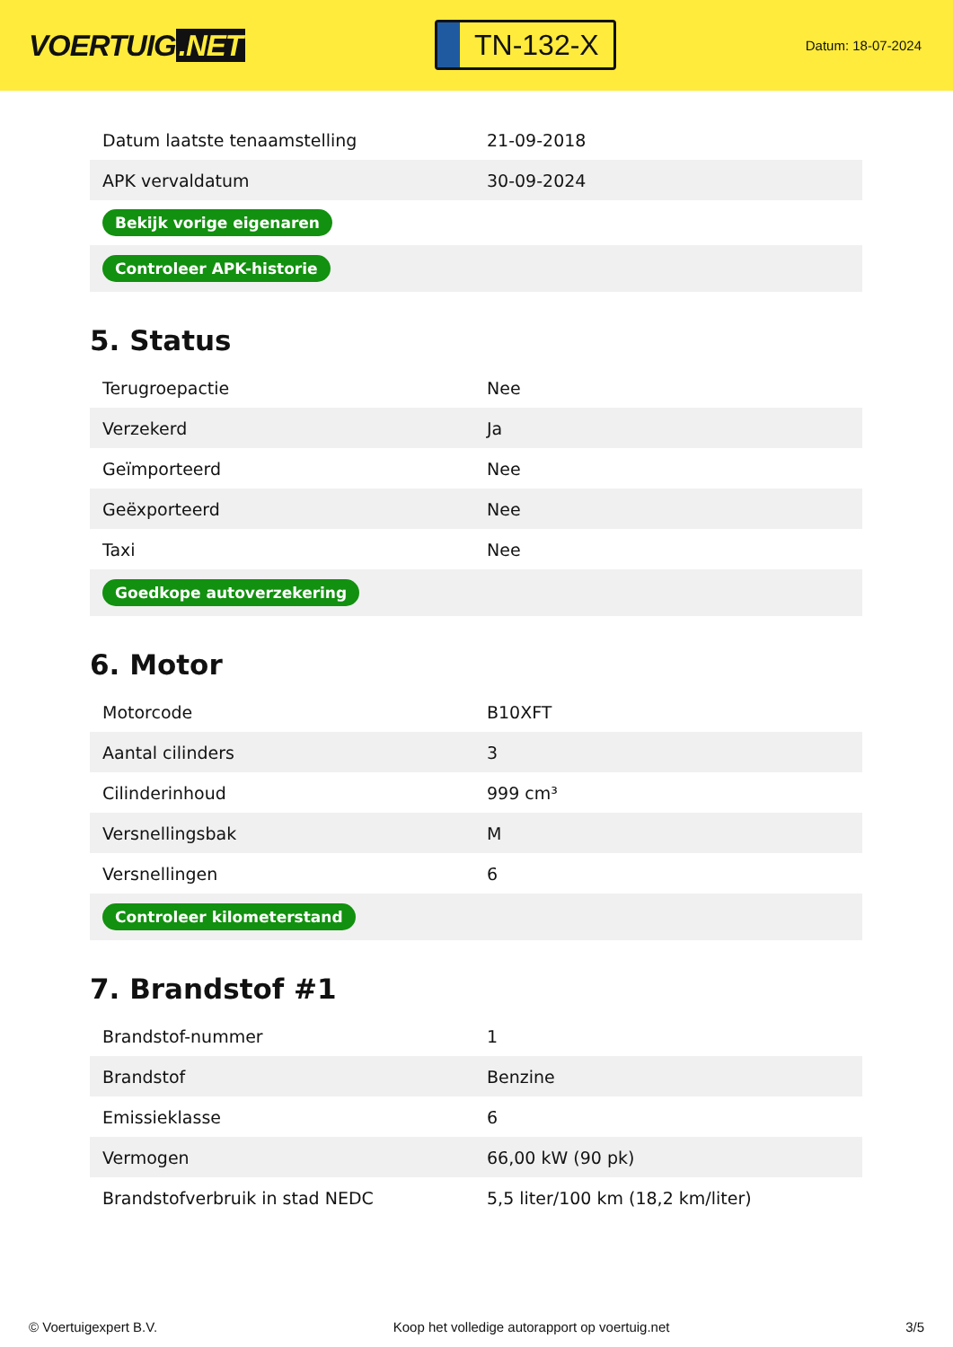VOERTUIG.NET
TN-132-X
Datum: 18-07-2024
| Datum laatste tenaamstelling | 21-09-2018 |
| APK vervaldatum | 30-09-2024 |
| Bekijk vorige eigenaren | |
| Controleer APK-historie | |
5. Status
| Terugroepactie | Nee |
| Verzekerd | Ja |
| Geïmporteerd | Nee |
| Geëxporteerd | Nee |
| Taxi | Nee |
| Goedkope autoverzekering | |
6. Motor
| Motorcode | B10XFT |
| Aantal cilinders | 3 |
| Cilinderinhoud | 999 cm³ |
| Versnellingsbak | M |
| Versnellingen | 6 |
| Controleer kilometerstand | |
7. Brandstof #1
| Brandstof-nummer | 1 |
| Brandstof | Benzine |
| Emissieklasse | 6 |
| Vermogen | 66,00 kW (90 pk) |
| Brandstofverbruik in stad NEDC | 5,5 liter/100 km (18,2 km/liter) |
© Voertuigexpert B.V. Koop het volledige autorapport op voertuig.net 3/5